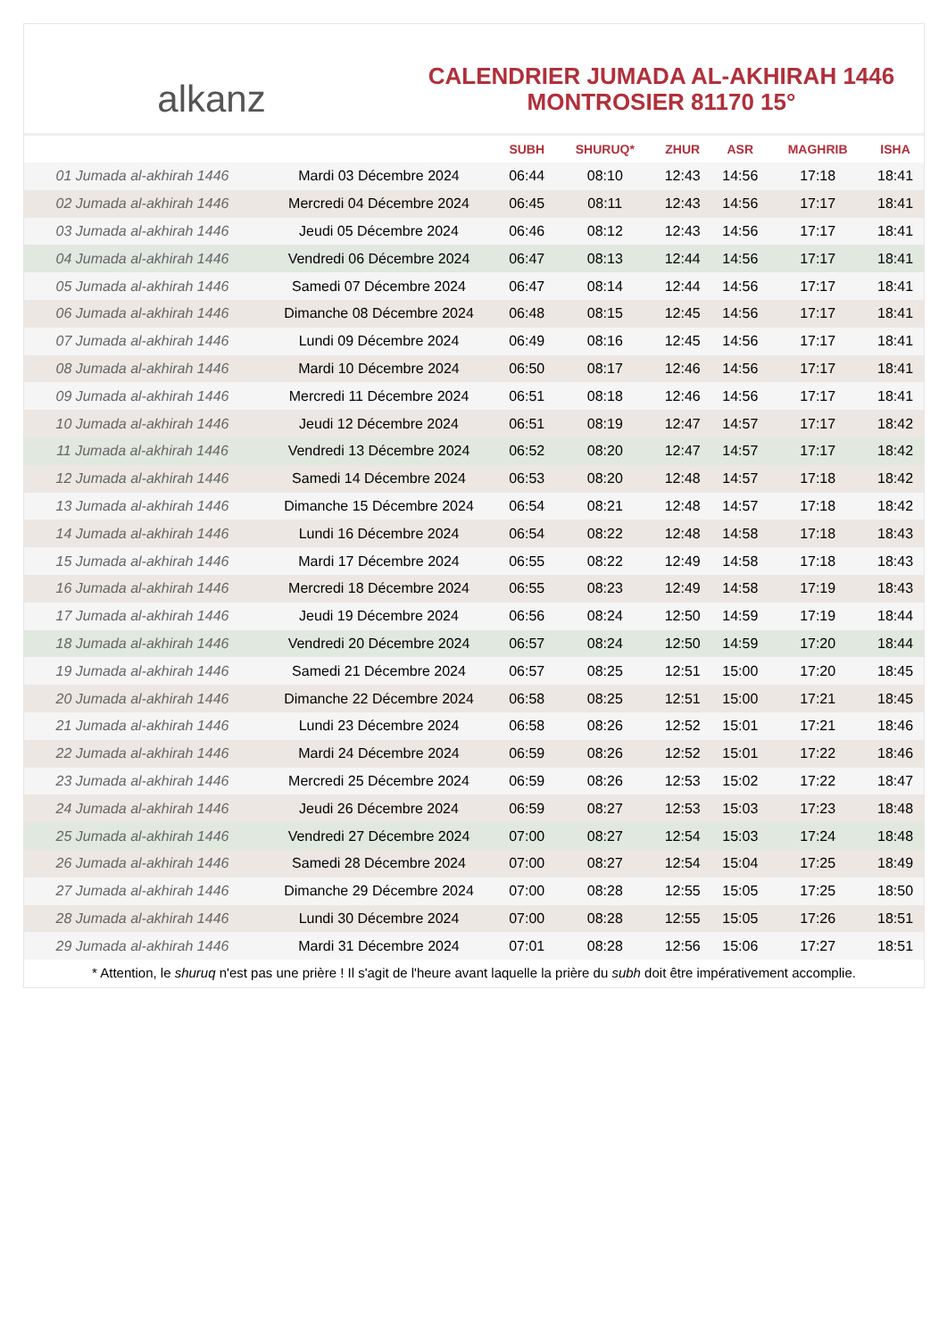alkanz
CALENDRIER JUMADA AL-AKHIRAH 1446
MONTROSIER 81170 15°
| | | SUBH | SHURUQ* | ZHUR | ASR | MAGHRIB | ISHA |
| --- | --- | --- | --- | --- | --- | --- | --- |
| 01 Jumada al-akhirah 1446 | Mardi 03 Décembre 2024 | 06:44 | 08:10 | 12:43 | 14:56 | 17:18 | 18:41 |
| 02 Jumada al-akhirah 1446 | Mercredi 04 Décembre 2024 | 06:45 | 08:11 | 12:43 | 14:56 | 17:17 | 18:41 |
| 03 Jumada al-akhirah 1446 | Jeudi 05 Décembre 2024 | 06:46 | 08:12 | 12:43 | 14:56 | 17:17 | 18:41 |
| 04 Jumada al-akhirah 1446 | Vendredi 06 Décembre 2024 | 06:47 | 08:13 | 12:44 | 14:56 | 17:17 | 18:41 |
| 05 Jumada al-akhirah 1446 | Samedi 07 Décembre 2024 | 06:47 | 08:14 | 12:44 | 14:56 | 17:17 | 18:41 |
| 06 Jumada al-akhirah 1446 | Dimanche 08 Décembre 2024 | 06:48 | 08:15 | 12:45 | 14:56 | 17:17 | 18:41 |
| 07 Jumada al-akhirah 1446 | Lundi 09 Décembre 2024 | 06:49 | 08:16 | 12:45 | 14:56 | 17:17 | 18:41 |
| 08 Jumada al-akhirah 1446 | Mardi 10 Décembre 2024 | 06:50 | 08:17 | 12:46 | 14:56 | 17:17 | 18:41 |
| 09 Jumada al-akhirah 1446 | Mercredi 11 Décembre 2024 | 06:51 | 08:18 | 12:46 | 14:56 | 17:17 | 18:41 |
| 10 Jumada al-akhirah 1446 | Jeudi 12 Décembre 2024 | 06:51 | 08:19 | 12:47 | 14:57 | 17:17 | 18:42 |
| 11 Jumada al-akhirah 1446 | Vendredi 13 Décembre 2024 | 06:52 | 08:20 | 12:47 | 14:57 | 17:17 | 18:42 |
| 12 Jumada al-akhirah 1446 | Samedi 14 Décembre 2024 | 06:53 | 08:20 | 12:48 | 14:57 | 17:18 | 18:42 |
| 13 Jumada al-akhirah 1446 | Dimanche 15 Décembre 2024 | 06:54 | 08:21 | 12:48 | 14:57 | 17:18 | 18:42 |
| 14 Jumada al-akhirah 1446 | Lundi 16 Décembre 2024 | 06:54 | 08:22 | 12:48 | 14:58 | 17:18 | 18:43 |
| 15 Jumada al-akhirah 1446 | Mardi 17 Décembre 2024 | 06:55 | 08:22 | 12:49 | 14:58 | 17:18 | 18:43 |
| 16 Jumada al-akhirah 1446 | Mercredi 18 Décembre 2024 | 06:55 | 08:23 | 12:49 | 14:58 | 17:19 | 18:43 |
| 17 Jumada al-akhirah 1446 | Jeudi 19 Décembre 2024 | 06:56 | 08:24 | 12:50 | 14:59 | 17:19 | 18:44 |
| 18 Jumada al-akhirah 1446 | Vendredi 20 Décembre 2024 | 06:57 | 08:24 | 12:50 | 14:59 | 17:20 | 18:44 |
| 19 Jumada al-akhirah 1446 | Samedi 21 Décembre 2024 | 06:57 | 08:25 | 12:51 | 15:00 | 17:20 | 18:45 |
| 20 Jumada al-akhirah 1446 | Dimanche 22 Décembre 2024 | 06:58 | 08:25 | 12:51 | 15:00 | 17:21 | 18:45 |
| 21 Jumada al-akhirah 1446 | Lundi 23 Décembre 2024 | 06:58 | 08:26 | 12:52 | 15:01 | 17:21 | 18:46 |
| 22 Jumada al-akhirah 1446 | Mardi 24 Décembre 2024 | 06:59 | 08:26 | 12:52 | 15:01 | 17:22 | 18:46 |
| 23 Jumada al-akhirah 1446 | Mercredi 25 Décembre 2024 | 06:59 | 08:26 | 12:53 | 15:02 | 17:22 | 18:47 |
| 24 Jumada al-akhirah 1446 | Jeudi 26 Décembre 2024 | 06:59 | 08:27 | 12:53 | 15:03 | 17:23 | 18:48 |
| 25 Jumada al-akhirah 1446 | Vendredi 27 Décembre 2024 | 07:00 | 08:27 | 12:54 | 15:03 | 17:24 | 18:48 |
| 26 Jumada al-akhirah 1446 | Samedi 28 Décembre 2024 | 07:00 | 08:27 | 12:54 | 15:04 | 17:25 | 18:49 |
| 27 Jumada al-akhirah 1446 | Dimanche 29 Décembre 2024 | 07:00 | 08:28 | 12:55 | 15:05 | 17:25 | 18:50 |
| 28 Jumada al-akhirah 1446 | Lundi 30 Décembre 2024 | 07:00 | 08:28 | 12:55 | 15:05 | 17:26 | 18:51 |
| 29 Jumada al-akhirah 1446 | Mardi 31 Décembre 2024 | 07:01 | 08:28 | 12:56 | 15:06 | 17:27 | 18:51 |
* Attention, le shuruq n'est pas une prière ! Il s'agit de l'heure avant laquelle la prière du subh doit être impérativement accomplie.